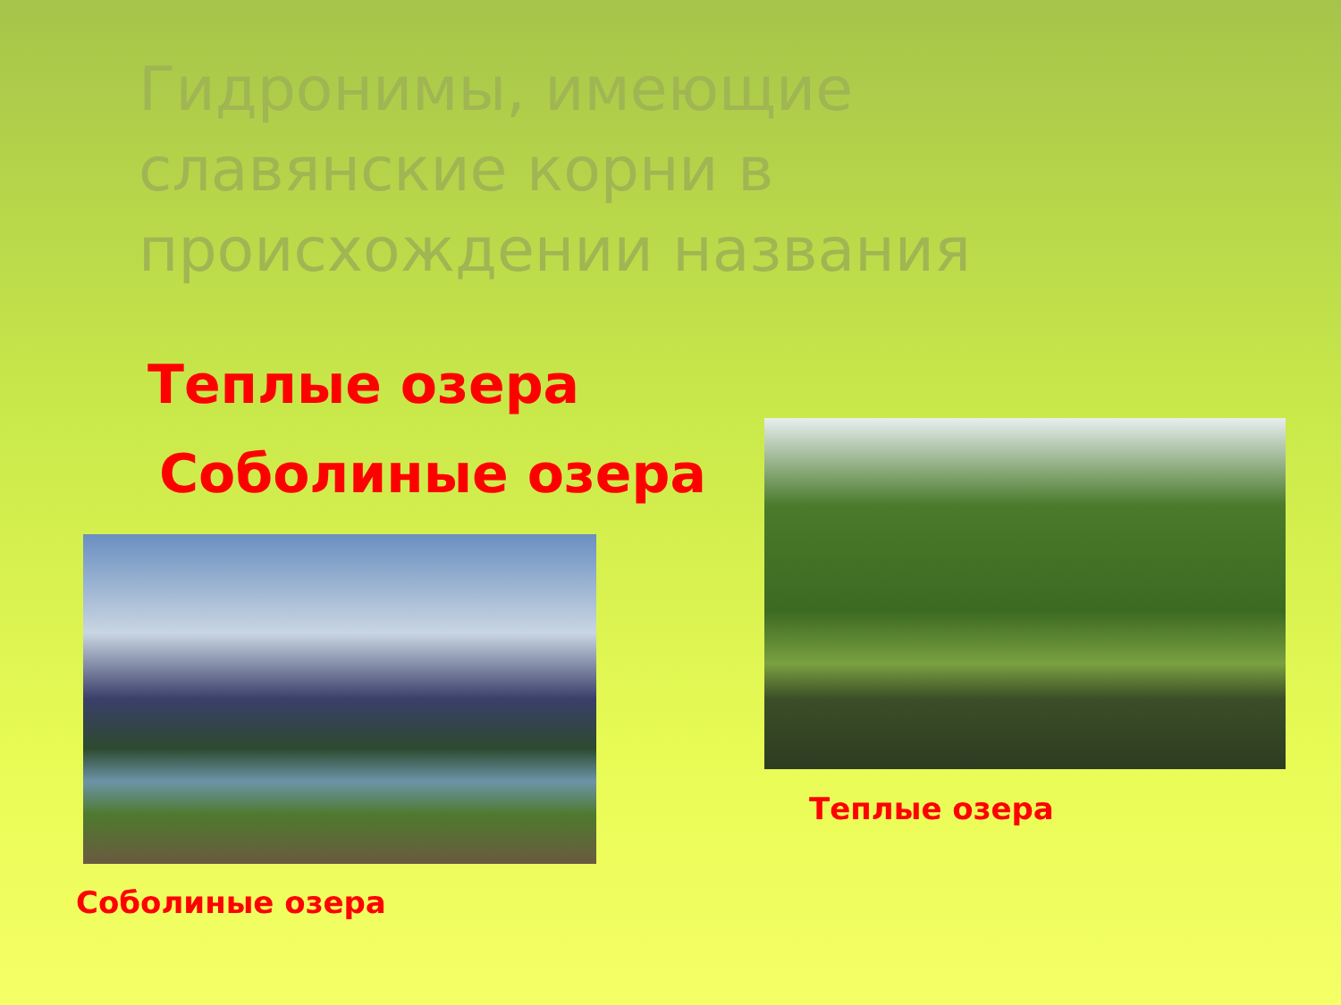Гидронимы, имеющие славянские корни в происхождении названия
Теплые озера
Соболиные озера
Соболиные озера
Теплые озера